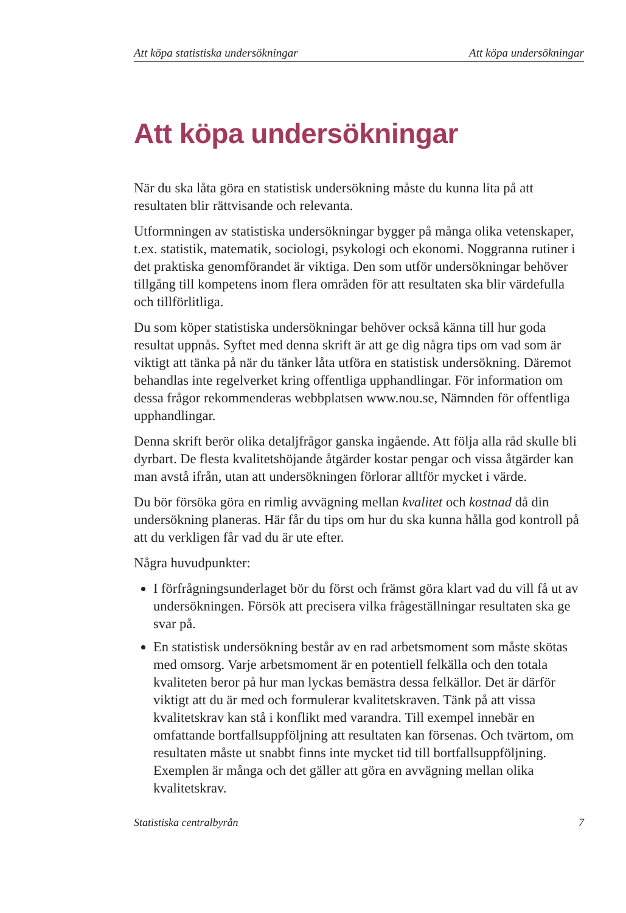Att köpa statistiska undersökningar Att köpa undersökningar
Att köpa undersökningar
När du ska låta göra en statistisk undersökning måste du kunna lita på att resultaten blir rättvisande och relevanta.
Utformningen av statistiska undersökningar bygger på många olika vetenskaper, t.ex. statistik, matematik, sociologi, psykologi och ekonomi. Noggranna rutiner i det praktiska genomförandet är viktiga. Den som utför undersökningar behöver tillgång till kompetens inom flera områden för att resultaten ska blir värdefulla och tillförlitliga.
Du som köper statistiska undersökningar behöver också känna till hur goda resultat uppnås. Syftet med denna skrift är att ge dig några tips om vad som är viktigt att tänka på när du tänker låta utföra en statistisk undersökning. Däremot behandlas inte regelverket kring offentliga upphandlingar. För information om dessa frågor rekommenderas webbplatsen www.nou.se, Nämnden för offentliga upphandlingar.
Denna skrift berör olika detaljfrågor ganska ingående. Att följa alla råd skulle bli dyrbart. De flesta kvalitetshöjande åtgärder kostar pengar och vissa åtgärder kan man avstå ifrån, utan att undersökningen förlorar alltför mycket i värde.
Du bör försöka göra en rimlig avvägning mellan kvalitet och kostnad då din undersökning planeras. Här får du tips om hur du ska kunna hålla god kontroll på att du verkligen får vad du är ute efter.
Några huvudpunkter:
I förfrågningsunderlaget bör du först och främst göra klart vad du vill få ut av undersökningen. Försök att precisera vilka frågeställningar resultaten ska ge svar på.
En statistisk undersökning består av en rad arbetsmoment som måste skötas med omsorg. Varje arbetsmoment är en potentiell felkälla och den totala kvaliteten beror på hur man lyckas bemästra dessa felkällor. Det är därför viktigt att du är med och formulerar kvalitetskraven. Tänk på att vissa kvalitetskrav kan stå i konflikt med varandra. Till exempel innebär en omfattande bortfallsuppföljning att resultaten kan försenas. Och tvärtom, om resultaten måste ut snabbt finns inte mycket tid till bortfallsuppföljning. Exemplen är många och det gäller att göra en avvägning mellan olika kvalitetskrav.
Statistiska centralbyrån 7